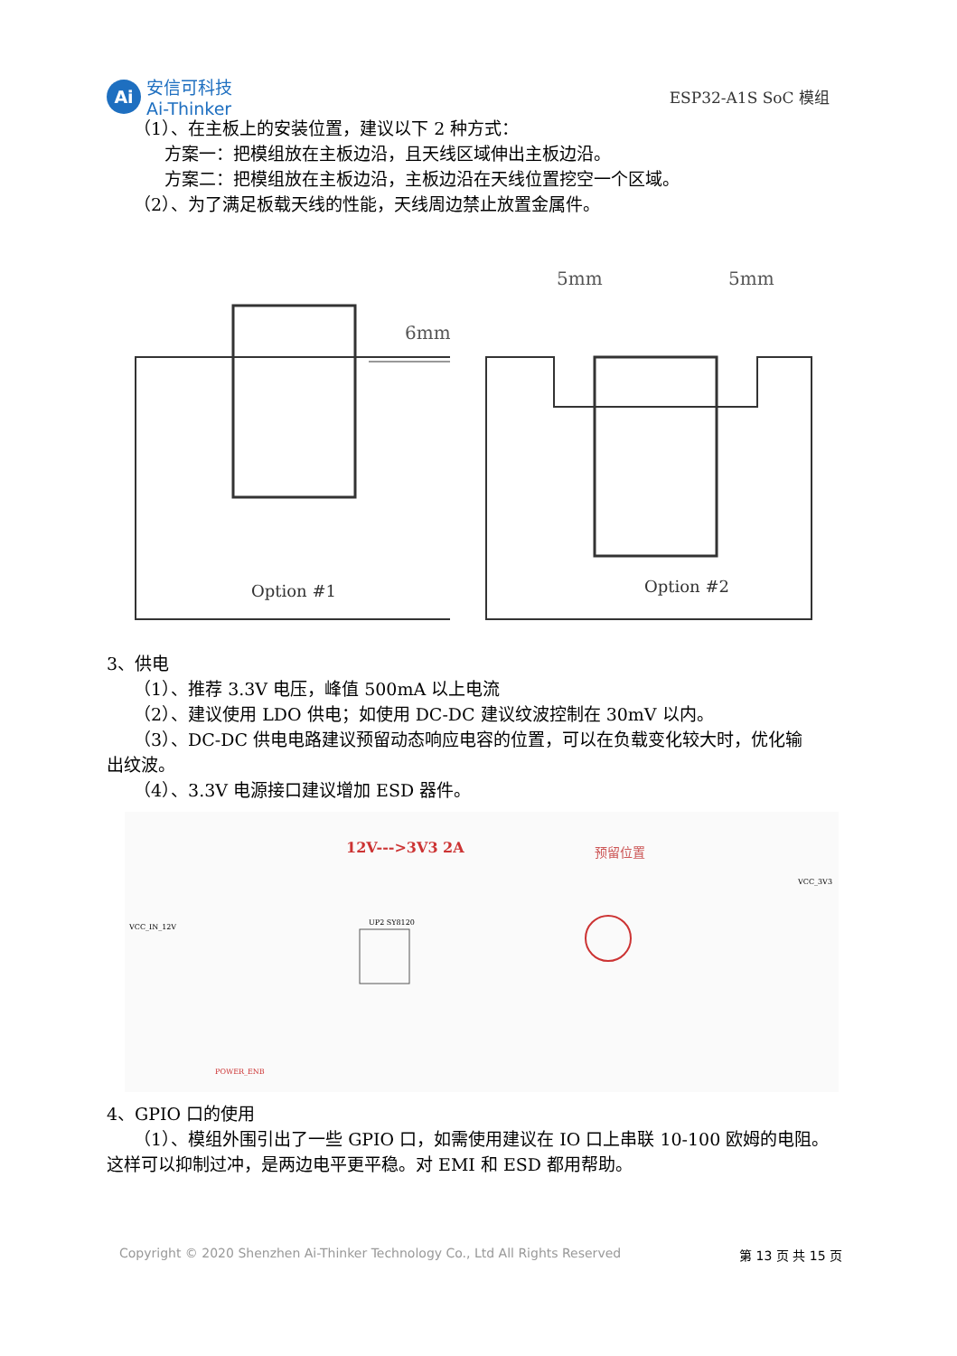Ai
安信可科技
Ai-Thinker
ESP32-A1S SoC 模组
（1）、在主板上的安装位置，建议以下 2 种方式：
方案一：把模组放在主板边沿，且天线区域伸出主板边沿。
方案二：把模组放在主板边沿，主板边沿在天线位置挖空一个区域。
（2）、为了满足板载天线的性能，天线周边禁止放置金属件。
6mm
Option #1
5mm
5mm
Option #2
3、供电
（1）、推荐 3.3V 电压，峰值 500mA 以上电流
（2）、建议使用 LDO 供电；如使用 DC-DC 建议纹波控制在 30mV 以内。
（3）、DC-DC 供电电路建议预留动态响应电容的位置，可以在负载变化较大时，优化输
出纹波。
（4）、3.3V 电源接口建议增加 ESD 器件。
12V--->3V3 2A
预留位置
VCC_IN_12V
VCC_3V3
UP2 SY8120
POWER_ENB
4、GPIO 口的使用
（1）、模组外围引出了一些 GPIO 口，如需使用建议在 IO 口上串联 10-100 欧姆的电阻。
这样可以抑制过冲，是两边电平更平稳。对 EMI 和 ESD 都用帮助。
Copyright © 2020 Shenzhen Ai-Thinker Technology Co., Ltd All Rights Reserved 第 13 页 共 15 页